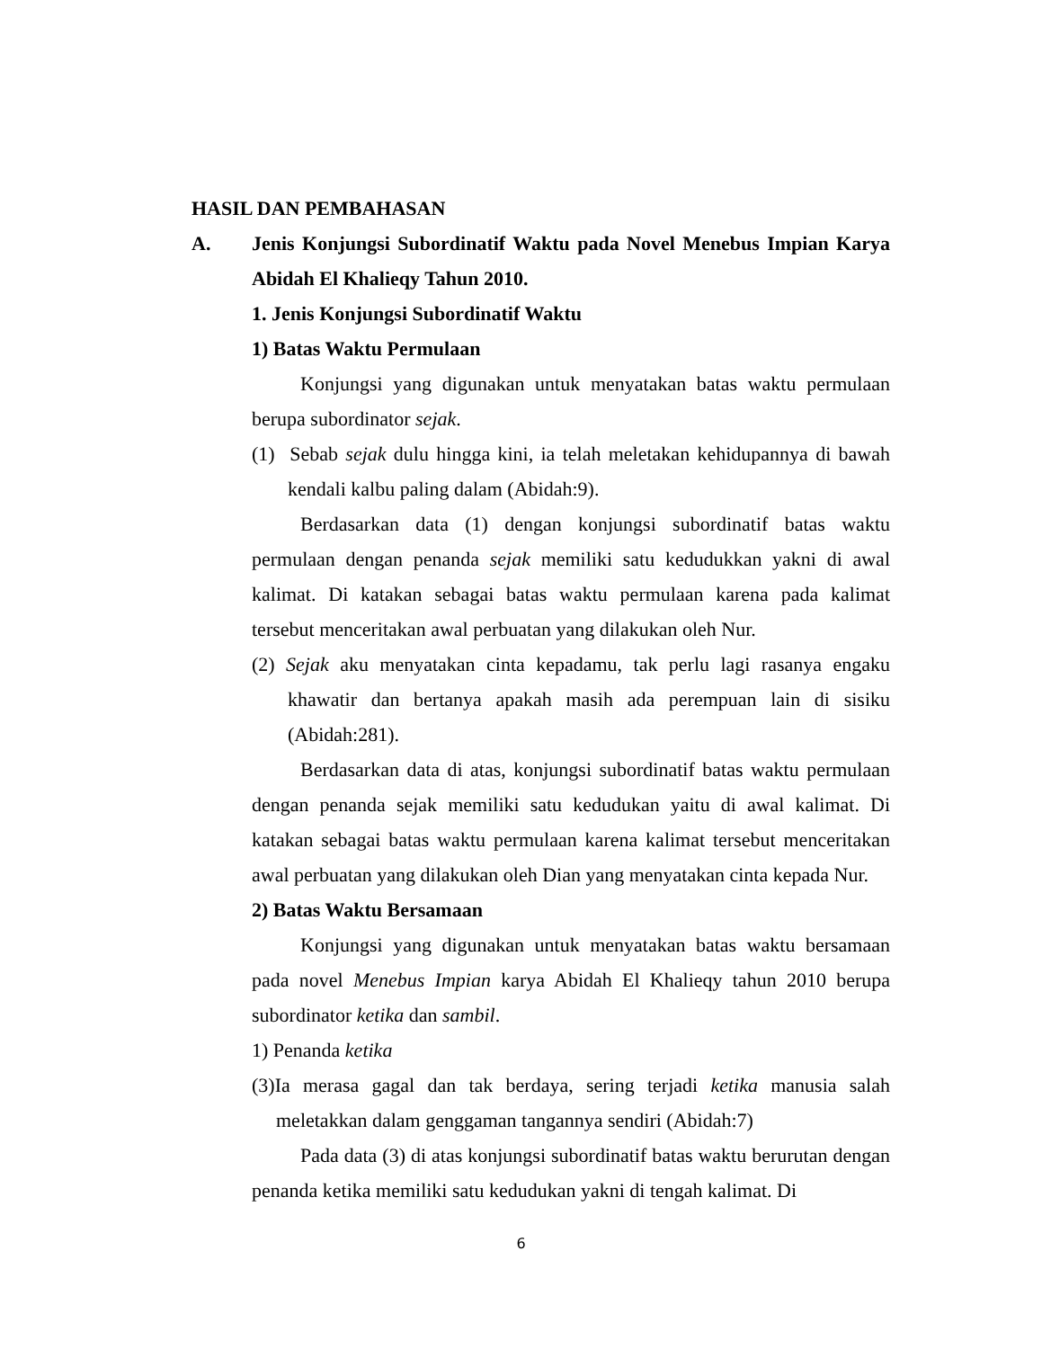HASIL DAN PEMBAHASAN
A. Jenis Konjungsi Subordinatif Waktu pada Novel Menebus Impian Karya Abidah El Khalieqy Tahun 2010.
1. Jenis Konjungsi Subordinatif Waktu
1) Batas Waktu Permulaan
Konjungsi yang digunakan untuk menyatakan batas waktu permulaan berupa subordinator sejak.
(1) Sebab sejak dulu hingga kini, ia telah meletakan kehidupannya di bawah kendali kalbu paling dalam (Abidah:9).
Berdasarkan data (1) dengan konjungsi subordinatif batas waktu permulaan dengan penanda sejak memiliki satu kedudukkan yakni di awal kalimat. Di katakan sebagai batas waktu permulaan karena pada kalimat tersebut menceritakan awal perbuatan yang dilakukan oleh Nur.
(2) Sejak aku menyatakan cinta kepadamu, tak perlu lagi rasanya engaku khawatir dan bertanya apakah masih ada perempuan lain di sisiku (Abidah:281).
Berdasarkan data di atas, konjungsi subordinatif batas waktu permulaan dengan penanda sejak memiliki satu kedudukan yaitu di awal kalimat. Di katakan sebagai batas waktu permulaan karena kalimat tersebut menceritakan awal perbuatan yang dilakukan oleh Dian yang menyatakan cinta kepada Nur.
2) Batas Waktu Bersamaan
Konjungsi yang digunakan untuk menyatakan batas waktu bersamaan pada novel Menebus Impian karya Abidah El Khalieqy tahun 2010 berupa subordinator ketika dan sambil.
1) Penanda ketika
(3)Ia merasa gagal dan tak berdaya, sering terjadi ketika manusia salah meletakkan dalam genggaman tangannya sendiri (Abidah:7)
Pada data (3) di atas konjungsi subordinatif batas waktu berurutan dengan penanda ketika memiliki satu kedudukan yakni di tengah kalimat. Di
6